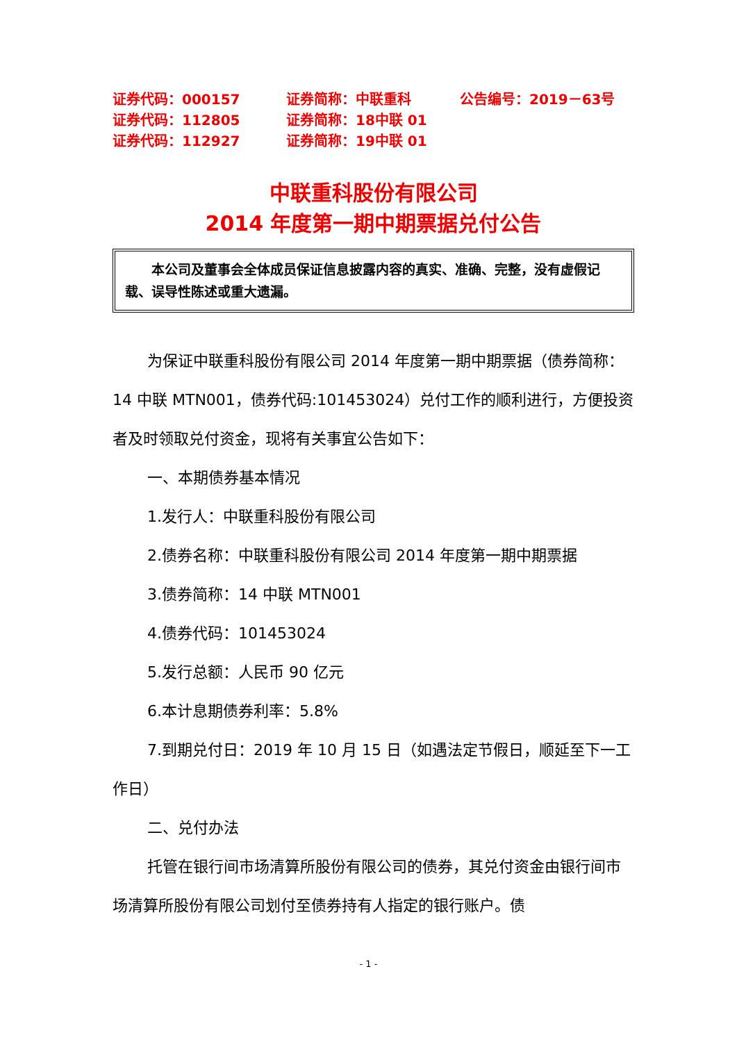| 证券代码：000157 | 证券简称：中联重科 | 公告编号：2019－63号 |
| 证券代码：112805 | 证券简称：18中联 01 | |
| 证券代码：112927 | 证券简称：19中联 01 | |
中联重科股份有限公司
2014 年度第一期中期票据兑付公告
　　本公司及董事会全体成员保证信息披露内容的真实、准确、完整，没有虚假记载、误导性陈述或重大遗漏。
为保证中联重科股份有限公司 2014 年度第一期中期票据（债券简称：14 中联 MTN001，债券代码:101453024）兑付工作的顺利进行，方便投资者及时领取兑付资金，现将有关事宜公告如下：
一、本期债券基本情况
1.发行人：中联重科股份有限公司
2.债券名称：中联重科股份有限公司 2014 年度第一期中期票据
3.债券简称：14 中联 MTN001
4.债券代码：101453024
5.发行总额：人民币 90 亿元
6.本计息期债券利率：5.8%
7.到期兑付日：2019 年 10 月 15 日（如遇法定节假日，顺延至下一工作日）
二、兑付办法
托管在银行间市场清算所股份有限公司的债券，其兑付资金由银行间市场清算所股份有限公司划付至债券持有人指定的银行账户。债
- 1 -